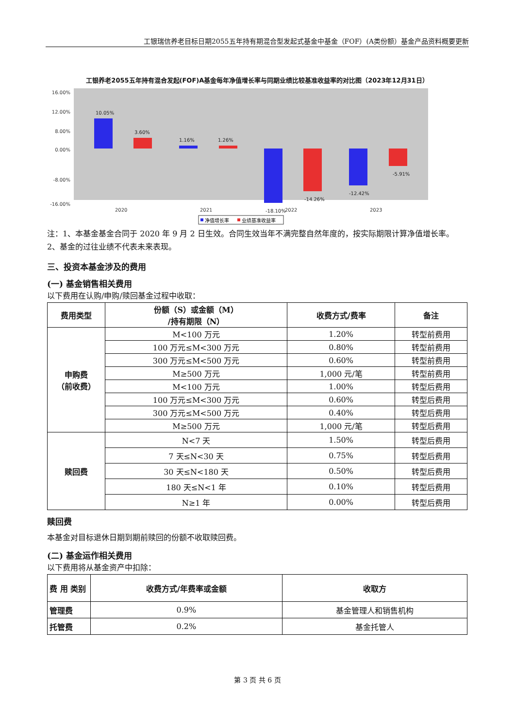工银瑞信养老目标日期2055五年持有期混合型发起式基金中基金（FOF）(A类份额）基金产品资料概要更新
工银养老2055五年持有混合发起(FOF)A基金每年净值增长率与同期业绩比较基准收益率的对比图（2023年12月31日）
12.00%
16.00%
8.00%
0.00%
-8.00%
-16.00%
10.05%
3.60%
1.16%
1.26%
-18.10%
-14.26%
-12.42%
-5.91%
2020
2021
2022
2023
净值增长率
业绩基准收益率
注：1、本基金基金合同于 2020 年 9 月 2 日生效。合同生效当年不满完整自然年度的，按实际期限计算净值增长率。
2、基金的过往业绩不代表未来表现。
三、投资本基金涉及的费用
(一) 基金销售相关费用
以下费用在认购/申购/赎回基金过程中收取：
| 费用类型 | 份额（S）或金额（M） /持有期限（N） | 收费方式/费率 | 备注 |
| --- | --- | --- | --- |
| 申购费 （前收费） | M<100 万元 | 1.20% | 转型前费用 |
| | 100 万元≤M<300 万元 | 0.80% | 转型前费用 |
| | 300 万元≤M<500 万元 | 0.60% | 转型前费用 |
| | M≥500 万元 | 1,000 元/笔 | 转型前费用 |
| | M<100 万元 | 1.00% | 转型后费用 |
| | 100 万元≤M<300 万元 | 0.60% | 转型后费用 |
| | 300 万元≤M<500 万元 | 0.40% | 转型后费用 |
| | M≥500 万元 | 1,000 元/笔 | 转型后费用 |
| 赎回费 | N<7 天 | 1.50% | 转型后费用 |
| | 7 天≤N<30 天 | 0.75% | 转型后费用 |
| | 30 天≤N<180 天 | 0.50% | 转型后费用 |
| | 180 天≤N<1 年 | 0.10% | 转型后费用 |
| | N≥1 年 | 0.00% | 转型后费用 |
赎回费
本基金对目标退休日期到期前赎回的份额不收取赎回费。
(二) 基金运作相关费用
以下费用将从基金资产中扣除：
| 费 用 类别 | 收费方式/年费率或金额 | 收取方 |
| --- | --- | --- |
| 管理费 | 0.9% | 基金管理人和销售机构 |
| 托管费 | 0.2% | 基金托管人 |
第 3 页 共 6 页